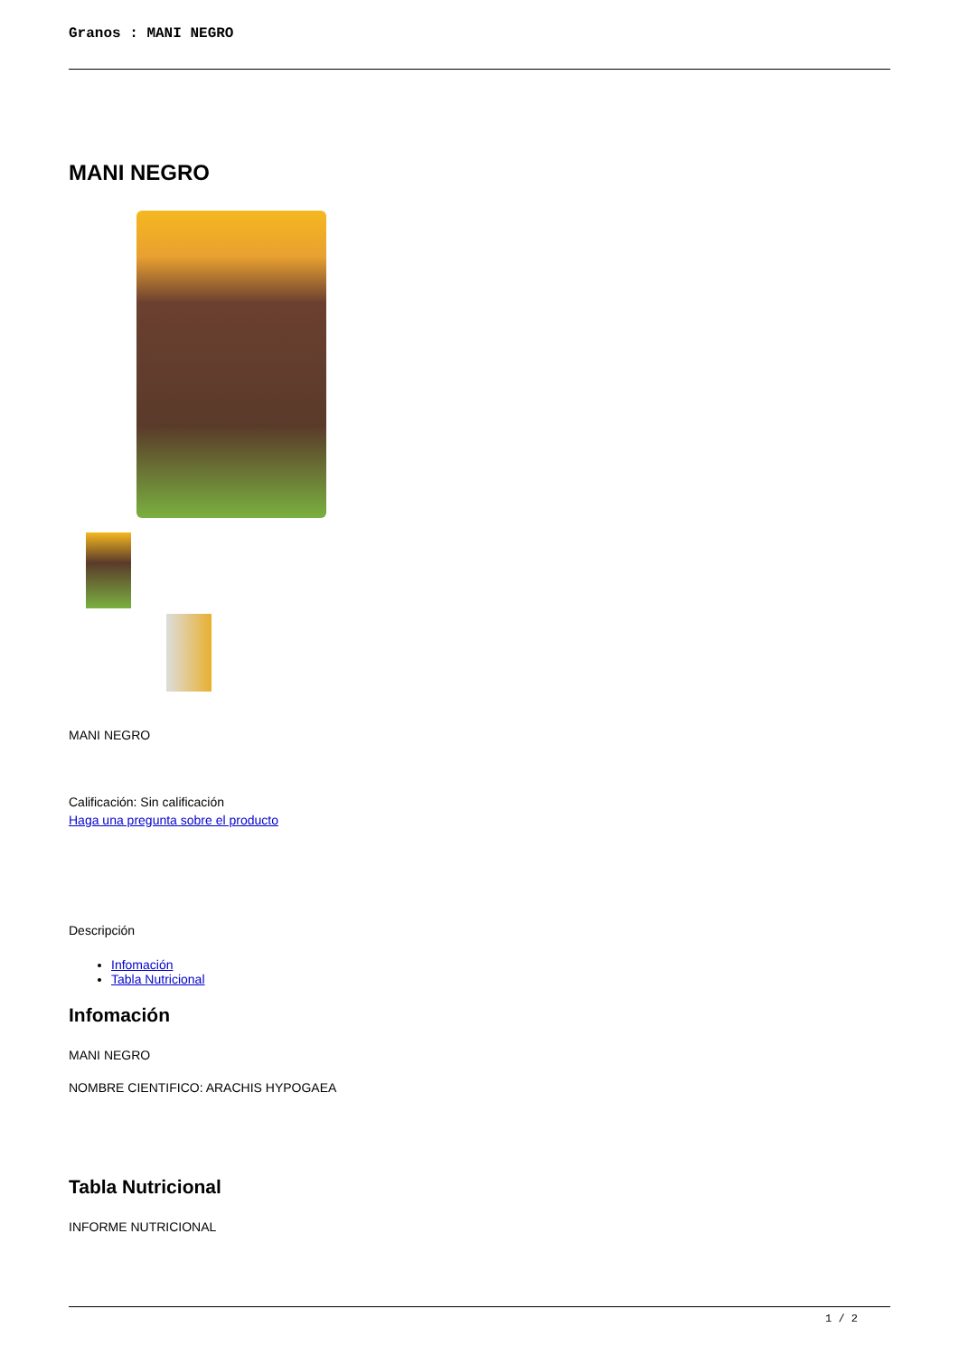Granos : MANI NEGRO
MANI NEGRO
MANI NEGRO
Calificación: Sin calificación
Haga una pregunta sobre el producto
Descripción
Infomación
Tabla Nutricional
Infomación
MANI NEGRO
NOMBRE CIENTIFICO: ARACHIS HYPOGAEA
Tabla Nutricional
INFORME NUTRICIONAL
1 / 2